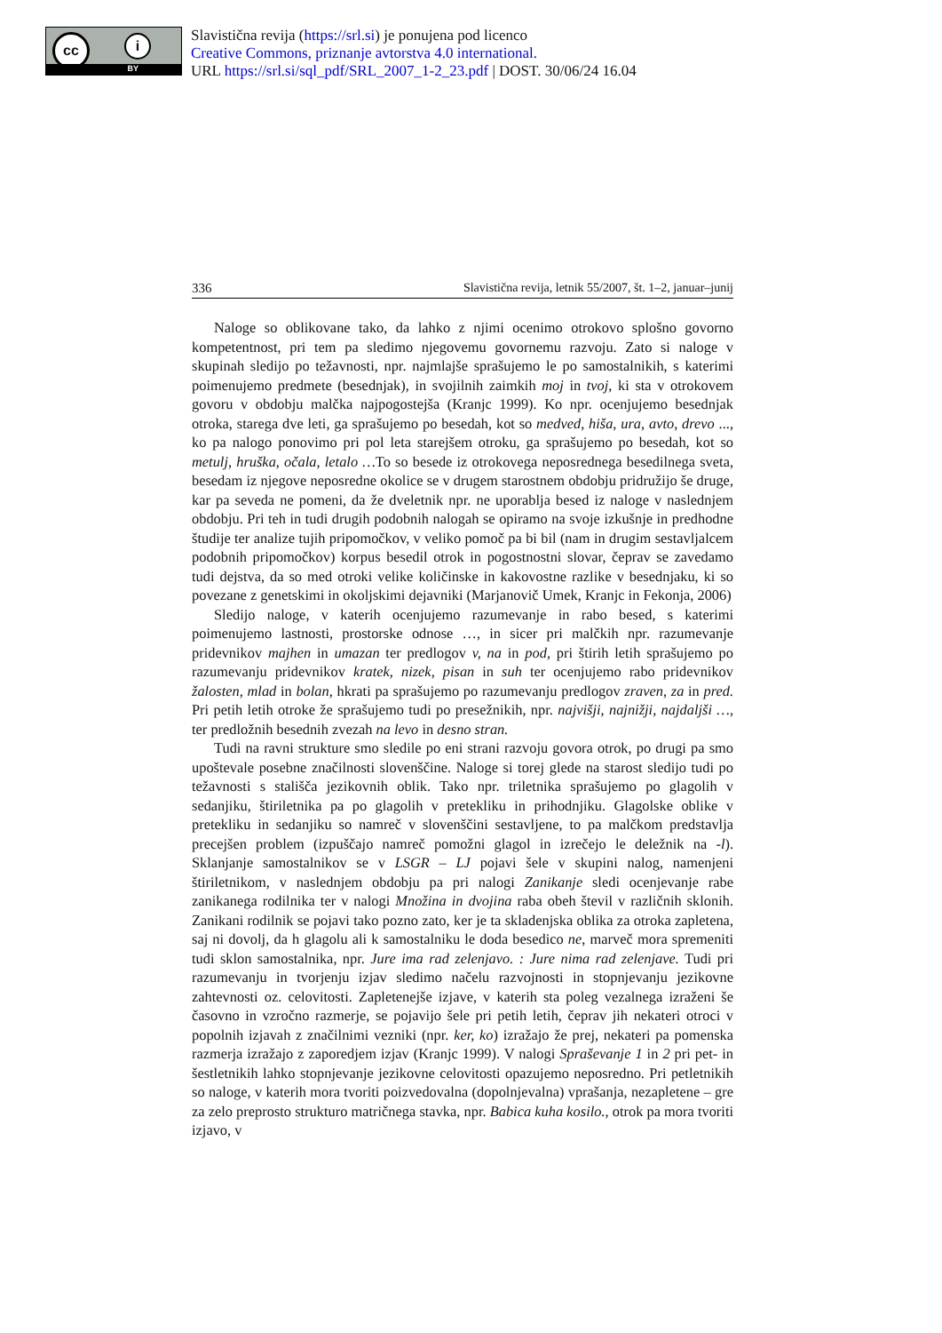cc i
BY
Slavistična revija (https://srl.si) je ponujena pod licenco
Creative Commons, priznanje avtorstva 4.0 international.
URL https://srl.si/sql_pdf/SRL_2007_1-2_23.pdf | DOST. 30/06/24 16.04
336 Slavistična revija, letnik 55/2007, št. 1–2, januar–junij
Naloge so oblikovane tako, da lahko z njimi ocenimo otrokovo splošno govorno kompetentnost, pri tem pa sledimo njegovemu govornemu razvoju. Zato si naloge v skupinah sledijo po težavnosti, npr. najmlajše sprašujemo le po samostalnikih, s katerimi poimenujemo predmete (besednjak), in svojilnih zaimkih moj in tvoj, ki sta v otrokovem govoru v obdobju malčka najpogostejša (Kranjc 1999). Ko npr. ocenjujemo besednjak otroka, starega dve leti, ga sprašujemo po besedah, kot so medved, hiša, ura, avto, drevo ..., ko pa nalogo ponovimo pri pol leta starejšem otroku, ga sprašujemo po besedah, kot so metulj, hruška, očala, letalo …To so besede iz otrokovega neposrednega besedilnega sveta, besedam iz njegove neposredne okolice se v drugem starostnem obdobju pridružijo še druge, kar pa seveda ne pomeni, da že dveletnik npr. ne uporablja besed iz naloge v naslednjem obdobju. Pri teh in tudi drugih podobnih nalogah se opiramo na svoje izkušnje in predhodne študije ter analize tujih pripomočkov, v veliko pomoč pa bi bil (nam in drugim sestavljalcem podobnih pripomočkov) korpus besedil otrok in pogostnostni slovar, čeprav se zavedamo tudi dejstva, da so med otroki velike količinske in kakovostne razlike v besednjaku, ki so povezane z genetskimi in okoljskimi dejavniki (Marjanovič Umek, Kranjc in Fekonja, 2006)
Sledijo naloge, v katerih ocenjujemo razumevanje in rabo besed, s katerimi poimenujemo lastnosti, prostorske odnose …, in sicer pri malčkih npr. razumevanje pridevnikov majhen in umazan ter predlogov v, na in pod, pri štirih letih sprašujemo po razumevanju pridevnikov kratek, nizek, pisan in suh ter ocenjujemo rabo pridevnikov žalosten, mlad in bolan, hkrati pa sprašujemo po razumevanju predlogov zraven, za in pred. Pri petih letih otroke že sprašujemo tudi po presežnikih, npr. najvišji, najnižji, najdaljši …, ter predložnih besednih zvezah na levo in desno stran.
Tudi na ravni strukture smo sledile po eni strani razvoju govora otrok, po drugi pa smo upoštevale posebne značilnosti slovenščine. Naloge si torej glede na starost sledijo tudi po težavnosti s stališča jezikovnih oblik. Tako npr. triletnika sprašujemo po glagolih v sedanjiku, štiriletnika pa po glagolih v pretekliku in prihodnjiku. Glagolske oblike v pretekliku in sedanjiku so namreč v slovenščini sestavljene, to pa malčkom predstavlja precejšen problem (izpuščajo namreč pomožni glagol in izrečejo le deležnik na -l). Sklanjanje samostalnikov se v LSGR – LJ pojavi šele v skupini nalog, namenjeni štiriletnikom, v naslednjem obdobju pa pri nalogi Zanikanje sledi ocenjevanje rabe zanikanega rodilnika ter v nalogi Množina in dvojina raba obeh števil v različnih sklonih. Zanikani rodilnik se pojavi tako pozno zato, ker je ta skladenjska oblika za otroka zapletena, saj ni dovolj, da h glagolu ali k samostalniku le doda besedico ne, marveč mora spremeniti tudi sklon samostalnika, npr. Jure ima rad zelenjavo. : Jure nima rad zelenjave. Tudi pri razumevanju in tvorjenju izjav sledimo načelu razvojnosti in stopnjevanju jezikovne zahtevnosti oz. celovitosti. Zapletenejše izjave, v katerih sta poleg vezalnega izraženi še časovno in vzročno razmerje, se pojavijo šele pri petih letih, čeprav jih nekateri otroci v popolnih izjavah z značilnimi vezniki (npr. ker, ko) izražajo že prej, nekateri pa pomenska razmerja izražajo z zaporedjem izjav (Kranjc 1999). V nalogi Spraševanje 1 in 2 pri pet- in šestletnikih lahko stopnjevanje jezikovne celovitosti opazujemo neposredno. Pri petletnikih so naloge, v katerih mora tvoriti poizvedovalna (dopolnjevalna) vprašanja, nezapletene – gre za zelo preprosto strukturo matričnega stavka, npr. Babica kuha kosilo., otrok pa mora tvoriti izjavo, v